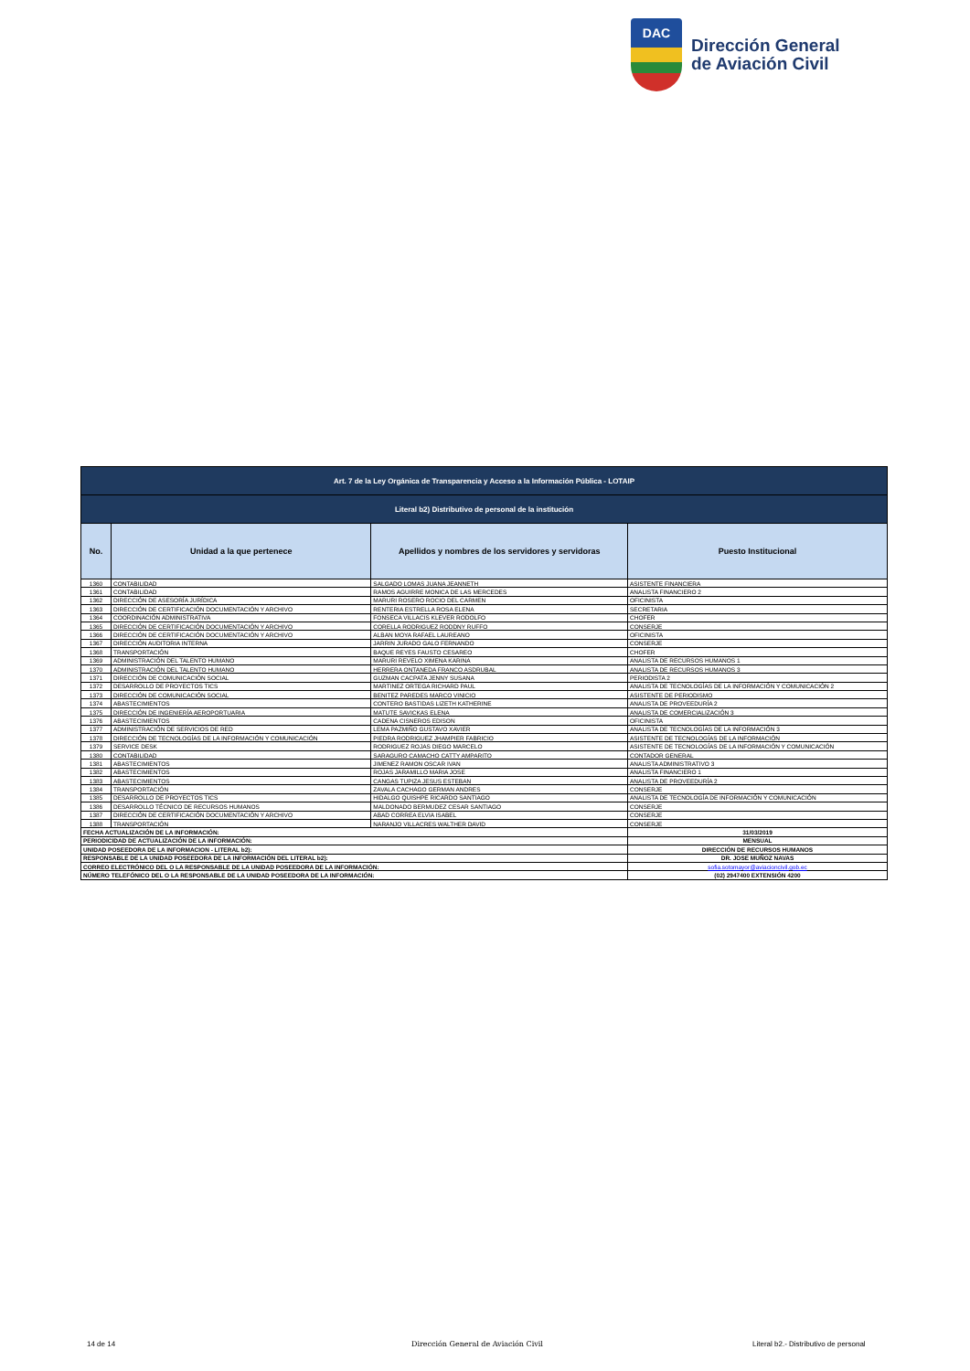DAC
Dirección General
de Aviación Civil
| Art. 7 de la Ley Orgánica de Transparencia y Acceso a la Información Pública - LOTAIP | | | |
| Literal b2) Distributivo de personal de la institución | | | |
| No. | Unidad a la que pertenece | Apellidos y nombres de los servidores y servidoras | Puesto Institucional |
| 1360 | CONTABILIDAD | SALGADO LOMAS JUANA JEANNETH | ASISTENTE FINANCIERA |
| 1361 | CONTABILIDAD | RAMOS AGUIRRE MONICA DE LAS MERCEDES | ANALISTA FINANCIERO 2 |
| 1362 | DIRECCIÓN DE ASESORÍA JURÍDICA | MARURI ROSERO ROCIO DEL CARMEN | OFICINISTA |
| 1363 | DIRECCIÓN DE CERTIFICACIÓN DOCUMENTACIÓN Y ARCHIVO | RENTERIA ESTRELLA ROSA ELENA | SECRETARIA |
| 1364 | COORDINACIÓN ADMINISTRATIVA | FONSECA VILLACIS KLEVER RODOLFO | CHOFER |
| 1365 | DIRECCIÓN DE CERTIFICACIÓN DOCUMENTACIÓN Y ARCHIVO | CORELLA RODRIGUEZ RODDNY RUFFO | CONSERJE |
| 1366 | DIRECCIÓN DE CERTIFICACIÓN DOCUMENTACIÓN Y ARCHIVO | ALBAN MOYA RAFAEL LAUREANO | OFICINISTA |
| 1367 | DIRECCIÓN AUDITORIA INTERNA | JARRIN JURADO GALO FERNANDO | CONSERJE |
| 1368 | TRANSPORTACIÓN | BAQUE REYES FAUSTO CESAREO | CHOFER |
| 1369 | ADMINISTRACIÓN DEL TALENTO HUMANO | MARURI REVELO XIMENA KARINA | ANALISTA DE RECURSOS HUMANOS 1 |
| 1370 | ADMINISTRACIÓN DEL TALENTO HUMANO | HERRERA ONTANEDA FRANCO ASDRUBAL | ANALISTA DE RECURSOS HUMANOS 3 |
| 1371 | DIRECCIÓN DE COMUNICACIÓN SOCIAL | GUZMAN CACPATA JENNY SUSANA | PERIODISTA 2 |
| 1372 | DESARROLLO DE PROYECTOS TICS | MARTINEZ ORTEGA RICHARD PAUL | ANALISTA DE TECNOLOGÍAS DE LA INFORMACIÓN Y COMUNICACIÓN 2 |
| 1373 | DIRECCIÓN DE COMUNICACIÓN SOCIAL | BENITEZ PAREDES MARCO VINICIO | ASISTENTE DE PERIODISMO |
| 1374 | ABASTECIMIENTOS | CONTERO BASTIDAS LIZETH KATHERINE | ANALISTA DE PROVEEDURÍA 2 |
| 1375 | DIRECCIÓN DE INGENIERÍA AEROPORTUARIA | MATUTE SAVICKAS ELENA | ANALISTA DE COMERCIALIZACIÓN 3 |
| 1376 | ABASTECIMIENTOS | CADENA CISNEROS EDISON | OFICINISTA |
| 1377 | ADMINISTRACIÓN DE SERVICIOS DE RED | LEMA PAZMIÑO GUSTAVO XAVIER | ANALISTA DE TECNOLOGÍAS DE LA INFORMACIÓN 3 |
| 1378 | DIRECCIÓN DE TECNOLOGÍAS DE LA INFORMACIÓN Y COMUNICACIÓN | PIEDRA RODRIGUEZ JHAMPIER FABRICIO | ASISTENTE DE TECNOLOGÍAS DE LA INFORMACIÓN |
| 1379 | SERVICE DESK | RODRIGUEZ ROJAS DIEGO MARCELO | ASISTENTE DE TECNOLOGÍAS DE LA INFORMACIÓN Y COMUNICACIÓN |
| 1380 | CONTABILIDAD | SARAGURO CAMACHO CATTY AMPARITO | CONTADOR GENERAL |
| 1381 | ABASTECIMIENTOS | JIMENEZ RAMON OSCAR IVAN | ANALISTA ADMINISTRATIVO 3 |
| 1382 | ABASTECIMIENTOS | ROJAS JARAMILLO MARIA JOSE | ANALISTA FINANCIERO 1 |
| 1383 | ABASTECIMIENTOS | CANGAS TUPIZA JESUS ESTEBAN | ANALISTA DE PROVEEDURÍA 2 |
| 1384 | TRANSPORTACIÓN | ZAVALA CACHAGO GERMAN ANDRES | CONSERJE |
| 1385 | DESARROLLO DE PROYECTOS TICS | HIDALGO QUISHPE RICARDO SANTIAGO | ANALISTA DE TECNOLOGÍA DE INFORMACIÓN Y COMUNICACIÓN |
| 1386 | DESARROLLO TÉCNICO DE RECURSOS HUMANOS | MALDONADO BERMUDEZ CESAR SANTIAGO | CONSERJE |
| 1387 | DIRECCIÓN DE CERTIFICACIÓN DOCUMENTACIÓN Y ARCHIVO | ABAD CORREA ELVIA ISABEL | CONSERJE |
| 1388 | TRANSPORTACIÓN | NARANJO VILLACRES WALTHER DAVID | CONSERJE |
| FECHA ACTUALIZACIÓN DE LA INFORMACIÓN: | | | 31/03/2019 |
| PERIODICIDAD DE ACTUALIZACIÓN DE LA INFORMACIÓN: | | | MENSUAL |
| UNIDAD POSEEDORA DE LA INFORMACION - LITERAL b2): | | | DIRECCIÓN DE RECURSOS HUMANOS |
| RESPONSABLE DE LA UNIDAD POSEEDORA DE LA INFORMACIÓN DEL LITERAL b2): | | | DR. JOSE MUÑOZ NAVAS |
| CORREO ELECTRÓNICO DEL O LA RESPONSABLE DE LA UNIDAD POSEEDORA DE LA INFORMACIÓN: | | | sofia.sotomayor@aviacioncivil.gob.ec |
| NÚMERO TELEFÓNICO DEL O LA RESPONSABLE DE LA UNIDAD POSEEDORA DE LA INFORMACIÓN: | | | (02) 2947400 EXTENSIÓN 4200 |
14 de 14 Dirección General de Aviación Civil Literal b2.- Distributivo de personal